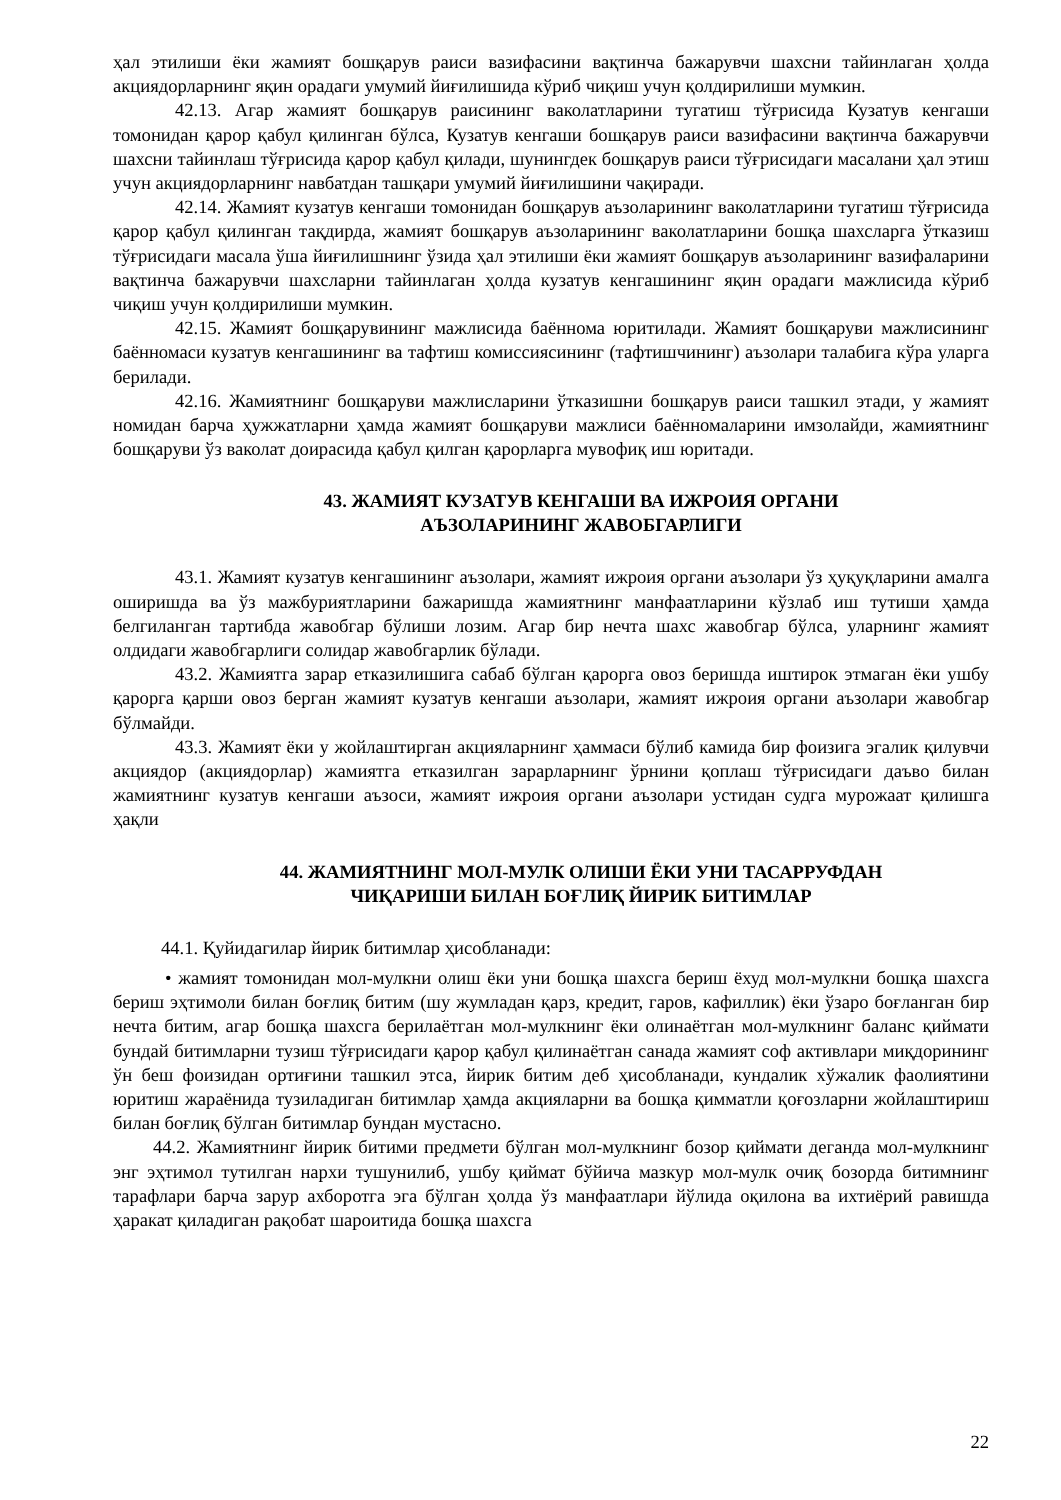ҳал этилиши ёки жамият бошқарув раиси вазифасини вақтинча бажарувчи шахсни тайинлаган ҳолда акциядорларнинг яқин орадаги умумий йиғилишида кўриб чиқиш учун қолдирилиши мумкин.
42.13. Агар жамият бошқарув раисининг ваколатларини тугатиш тўғрисида Кузатув кенгаши томонидан қарор қабул қилинган бўлса, Кузатув кенгаши бошқарув раиси вазифасини вақтинча бажарувчи шахсни тайинлаш тўғрисида қарор қабул қилади, шунингдек бошқарув раиси тўғрисидаги масалани ҳал этиш учун акциядорларнинг навбатдан ташқари умумий йиғилишини чақиради.
42.14. Жамият кузатув кенгаши томонидан бошқарув аъзоларининг ваколатларини тугатиш тўғрисида қарор қабул қилинган тақдирда, жамият бошқарув аъзоларининг ваколатларини бошқа шахсларга ўтказиш тўғрисидаги масала ўша йиғилишнинг ўзида ҳал этилиши ёки жамият бошқарув аъзоларининг вазифаларини вақтинча бажарувчи шахсларни тайинлаган ҳолда кузатув кенгашининг яқин орадаги мажлисида кўриб чиқиш учун қолдирилиши мумкин.
42.15. Жамият бошқарувининг мажлисида баённома юритилади. Жамият бошқаруви мажлисининг баённомаси кузатув кенгашининг ва тафтиш комиссиясининг (тафтишчининг) аъзолари талабига кўра уларга берилади.
42.16. Жамиятнинг бошқаруви мажлисларини ўтказишни бошқарув раиси ташкил этади, у жамият номидан барча ҳужжатларни ҳамда жамият бошқаруви мажлиси баённомаларини имзолайди, жамиятнинг бошқаруви ўз ваколат доирасида қабул қилган қарорларга мувофиқ иш юритади.
43. ЖАМИЯТ КУЗАТУВ КЕНГАШИ ВА ИЖРОИЯ ОРГАНИ
АЪЗОЛАРИНИНГ ЖАВОБГАРЛИГИ
43.1. Жамият кузатув кенгашининг аъзолари, жамият ижроия органи аъзолари ўз ҳуқуқларини амалга оширишда ва ўз мажбуриятларини бажаришда жамиятнинг манфаатларини кўзлаб иш тутиши ҳамда белгиланган тартибда жавобгар бўлиши лозим. Агар бир нечта шахс жавобгар бўлса, уларнинг жамият олдидаги жавобгарлиги солидар жавобгарлик бўлади.
43.2. Жамиятга зарар етказилишига сабаб бўлган қарорга овоз беришда иштирок этмаган ёки ушбу қарорга қарши овоз берган жамият кузатув кенгаши аъзолари, жамият ижроия органи аъзолари жавобгар бўлмайди.
43.3. Жамият ёки у жойлаштирган акцияларнинг ҳаммаси бўлиб камида бир фоизига эгалик қилувчи акциядор (акциядорлар) жамиятга етказилган зарарларнинг ўрнини қоплаш тўғрисидаги даъво билан жамиятнинг кузатув кенгаши аъзоси, жамият ижроия органи аъзолари устидан судга мурожаат қилишга ҳақли
44. ЖАМИЯТНИНГ МОЛ-МУЛК ОЛИШИ ЁКИ УНИ ТАСАРРУФДАН
ЧИҚАРИШИ БИЛАН БОҒЛИҚ ЙИРИК БИТИМЛАР
44.1. Қуйидагилар йирик битимлар ҳисобланади:
• жамият томонидан мол-мулкни олиш ёки уни бошқа шахсга бериш ёхуд мол-мулкни бошқа шахсга бериш эҳтимоли билан боғлиқ битим (шу жумладан қарз, кредит, гаров, кафиллик) ёки ўзаро боғланган бир нечта битим, агар бошқа шахсга берилаётган мол-мулкнинг ёки олинаётган мол-мулкнинг баланс қиймати бундай битимларни тузиш тўғрисидаги қарор қабул қилинаётган санада жамият соф активлари миқдорининг ўн беш фоизидан ортиғини ташкил этса, йирик битим деб ҳисобланади, кундалик хўжалик фаолиятини юритиш жараёнида тузиладиган битимлар ҳамда акцияларни ва бошқа қимматли қоғозларни жойлаштириш билан боғлиқ бўлган битимлар бундан мустасно.
44.2. Жамиятнинг йирик битими предмети бўлган мол-мулкнинг бозор қиймати деганда мол-мулкнинг энг эҳтимол тутилган нархи тушунилиб, ушбу қиймат бўйича мазкур мол-мулк очиқ бозорда битимнинг тарафлари барча зарур ахборотга эга бўлган ҳолда ўз манфаатлари йўлида оқилона ва ихтиёрий равишда ҳаракат қиладиган рақобат шароитида бошқа шахсга
22